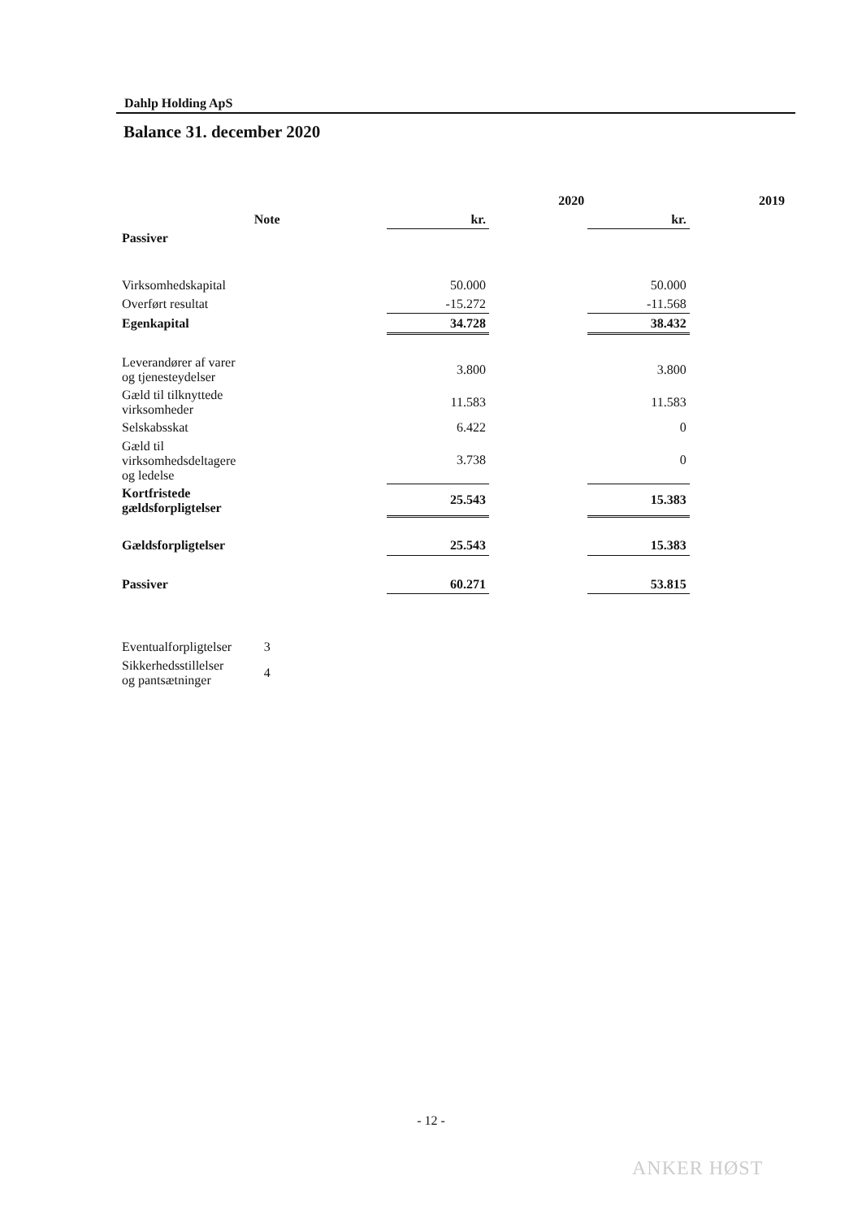Dahlp Holding ApS
Balance 31. december 2020
| | | | | 2020 | | 2019 |
| | Note | | kr. | | kr. | |
| Passiver | | | | | | |
| Virksomhedskapital | | | 50.000 | | 50.000 | |
| Overført resultat | | | -15.272 | | -11.568 | |
| Egenkapital | | | 34.728 | | 38.432 | |
| Leverandører af varer og tjenesteydelser | | | 3.800 | | 3.800 | |
| Gæld til tilknyttede virksomheder | | | 11.583 | | 11.583 | |
| Selskabsskat | | | 6.422 | | 0 | |
| Gæld til virksomhedsdeltagere og ledelse | | | 3.738 | | 0 | |
| Kortfristede gældsforpligtelser | | | 25.543 | | 15.383 | |
| Gældsforpligtelser | | | 25.543 | | 15.383 | |
| Passiver | | | 60.271 | | 53.815 | |
| Eventualforpligtelser | 3 | | | | | |
| Sikkerhedsstillelser og pantsætninger | 4 | | | | | |
- 12 -
ANKER HØST